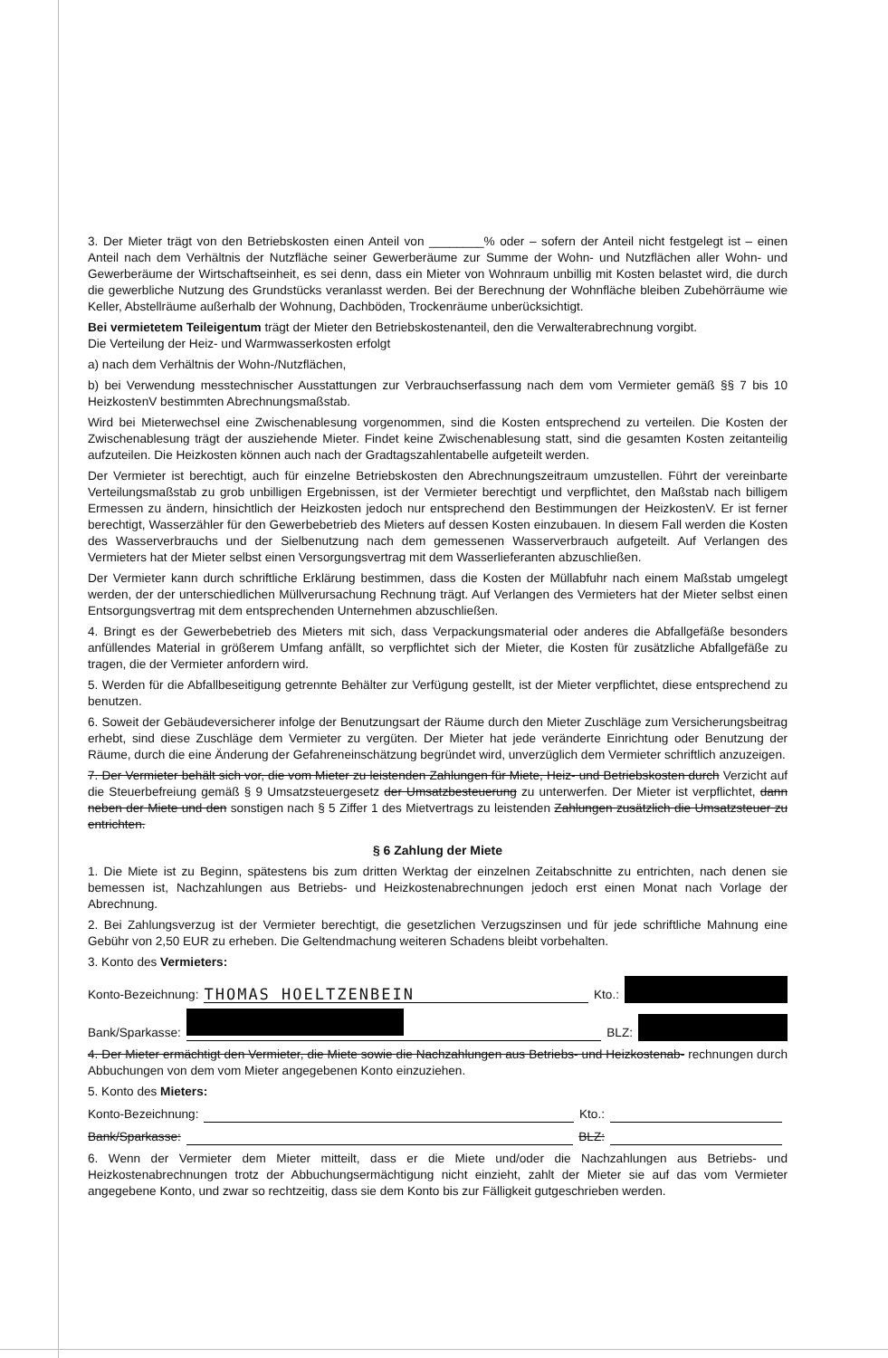3. Der Mieter trägt von den Betriebskosten einen Anteil von ________% oder – sofern der Anteil nicht festgelegt ist – einen Anteil nach dem Verhältnis der Nutzfläche seiner Gewerberäume zur Summe der Wohn- und Nutzflächen aller Wohn- und Gewerberäume der Wirtschaftseinheit, es sei denn, dass ein Mieter von Wohnraum unbillig mit Kosten belastet wird, die durch die gewerbliche Nutzung des Grundstücks veranlasst werden. Bei der Berechnung der Wohnfläche bleiben Zubehörräume wie Keller, Abstellräume außerhalb der Wohnung, Dachböden, Trockenräume unberücksichtigt.
Bei vermietetem Teileigentum trägt der Mieter den Betriebskostenanteil, den die Verwalterabrechnung vorgibt.
Die Verteilung der Heiz- und Warmwasserkosten erfolgt
a) nach dem Verhältnis der Wohn-/Nutzflächen,
b) bei Verwendung messtechnischer Ausstattungen zur Verbrauchserfassung nach dem vom Vermieter gemäß §§ 7 bis 10 HeizkostenV bestimmten Abrechnungsmaßstab.
Wird bei Mieterwechsel eine Zwischenablesung vorgenommen, sind die Kosten entsprechend zu verteilen. Die Kosten der Zwischenablesung trägt der ausziehende Mieter. Findet keine Zwischenablesung statt, sind die gesamten Kosten zeitanteilig aufzuteilen. Die Heizkosten können auch nach der Gradtagszahlentabelle aufgeteilt werden.
Der Vermieter ist berechtigt, auch für einzelne Betriebskosten den Abrechnungszeitraum umzustellen. Führt der vereinbarte Verteilungsmaßstab zu grob unbilligen Ergebnissen, ist der Vermieter berechtigt und verpflichtet, den Maßstab nach billigem Ermessen zu ändern, hinsichtlich der Heizkosten jedoch nur entsprechend den Bestimmungen der HeizkostenV. Er ist ferner berechtigt, Wasserzähler für den Gewerbebetrieb des Mieters auf dessen Kosten einzubauen. In diesem Fall werden die Kosten des Wasserverbrauchs und der Sielbenutzung nach dem gemessenen Wasserverbrauch aufgeteilt. Auf Verlangen des Vermieters hat der Mieter selbst einen Versorgungsvertrag mit dem Wasserlieferanten abzuschließen.
Der Vermieter kann durch schriftliche Erklärung bestimmen, dass die Kosten der Müllabfuhr nach einem Maßstab umgelegt werden, der der unterschiedlichen Müllverursachung Rechnung trägt. Auf Verlangen des Vermieters hat der Mieter selbst einen Entsorgungsvertrag mit dem entsprechenden Unternehmen abzuschließen.
4. Bringt es der Gewerbebetrieb des Mieters mit sich, dass Verpackungsmaterial oder anderes die Abfallgefäße besonders anfüllendes Material in größerem Umfang anfällt, so verpflichtet sich der Mieter, die Kosten für zusätzliche Abfallgefäße zu tragen, die der Vermieter anfordern wird.
5. Werden für die Abfallbeseitigung getrennte Behälter zur Verfügung gestellt, ist der Mieter verpflichtet, diese entsprechend zu benutzen.
6. Soweit der Gebäudeversicherer infolge der Benutzungsart der Räume durch den Mieter Zuschläge zum Versicherungsbeitrag erhebt, sind diese Zuschläge dem Vermieter zu vergüten. Der Mieter hat jede veränderte Einrichtung oder Benutzung der Räume, durch die eine Änderung der Gefahreneinschätzung begründet wird, unverzüglich dem Vermieter schriftlich anzuzeigen.
7. Der Vermieter behält sich vor, die vom Mieter zu leistenden Zahlungen für Miete, Heiz- und Betriebskosten durch Verzicht auf die Steuerbefreiung gemäß § 9 Umsatzsteuergesetz der Umsatzbesteuerung zu unterwerfen. Der Mieter ist verpflichtet, dann neben der Miete und den sonstigen nach § 5 Ziffer 1 des Mietvertrags zu leistenden Zahlungen zusätzlich die Umsatzsteuer zu entrichten.
§ 6 Zahlung der Miete
1. Die Miete ist zu Beginn, spätestens bis zum dritten Werktag der einzelnen Zeitabschnitte zu entrichten, nach denen sie bemessen ist, Nachzahlungen aus Betriebs- und Heizkostenabrechnungen jedoch erst einen Monat nach Vorlage der Abrechnung.
2. Bei Zahlungsverzug ist der Vermieter berechtigt, die gesetzlichen Verzugszinsen und für jede schriftliche Mahnung eine Gebühr von 2,50 EUR zu erheben. Die Geltendmachung weiteren Schadens bleibt vorbehalten.
3. Konto des Vermieters:
Konto-Bezeichnung: THOMAS HOELTZENBEIN Kto.:
Bank/Sparkasse: BLZ:
4. Der Mieter ermächtigt den Vermieter, die Miete sowie die Nachzahlungen aus Betriebs- und Heizkostenab- rechnungen durch Abbuchungen von dem vom Mieter angegebenen Konto einzuziehen.
5. Konto des Mieters:
Konto-Bezeichnung: Kto.:
Bank/Sparkasse: BLZ:
6. Wenn der Vermieter dem Mieter mitteilt, dass er die Miete und/oder die Nachzahlungen aus Betriebs- und Heizkostenabrechnungen trotz der Abbuchungsermächtigung nicht einzieht, zahlt der Mieter sie auf das vom Vermieter angegebene Konto, und zwar so rechtzeitig, dass sie dem Konto bis zur Fälligkeit gutgeschrieben werden.